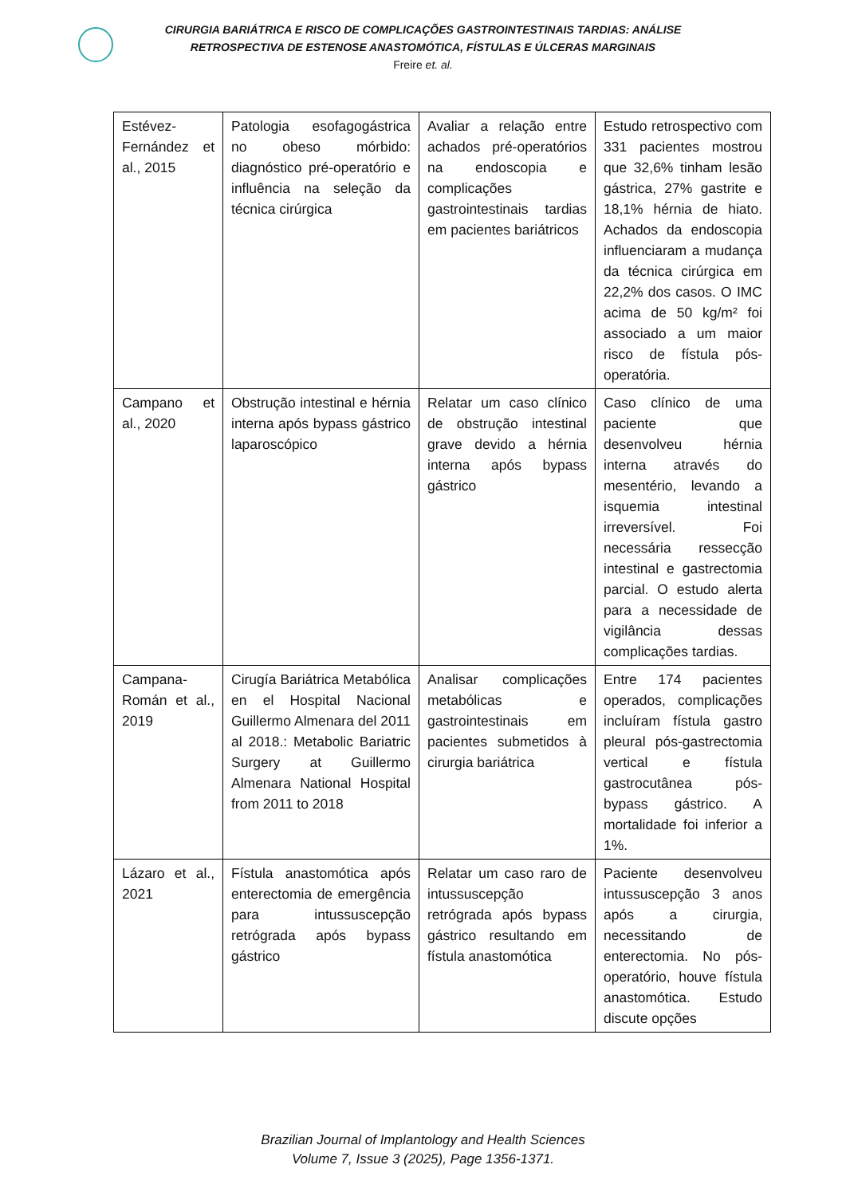CIRURGIA BARIÁTRICA E RISCO DE COMPLICAÇÕES GASTROINTESTINAIS TARDIAS: ANÁLISE
RETROSPECTIVA DE ESTENOSE ANASTOMÓTICA, FÍSTULAS E ÚLCERAS MARGINAIS
Freire et. al.
| Estévez-Fernández et al., 2015 | Patologia esofagogástrica no obeso mórbido: diagnóstico pré-operatório e influência na seleção da técnica cirúrgica | Avaliar a relação entre achados pré-operatórios na endoscopia e complicações gastrointestinais tardias em pacientes bariátricos | Estudo retrospectivo com 331 pacientes mostrou que 32,6% tinham lesão gástrica, 27% gastrite e 18,1% hérnia de hiato. Achados da endoscopia influenciaram a mudança da técnica cirúrgica em 22,2% dos casos. O IMC acima de 50 kg/m² foi associado a um maior risco de fístula pós-operatória. |
| Campano et al., 2020 | Obstrução intestinal e hérnia interna após bypass gástrico laparoscópico | Relatar um caso clínico de obstrução intestinal grave devido a hérnia interna após bypass gástrico | Caso clínico de uma paciente que desenvolveu hérnia interna através do mesentério, levando a isquemia intestinal irreversível. Foi necessária ressecção intestinal e gastrectomia parcial. O estudo alerta para a necessidade de vigilância dessas complicações tardias. |
| Campana-Román et al., 2019 | Cirugía Bariátrica Metabólica en el Hospital Nacional Guillermo Almenara del 2011 al 2018.: Metabolic Bariatric Surgery at Guillermo Almenara National Hospital from 2011 to 2018 | Analisar complicações metabólicas e gastrointestinais em pacientes submetidos à cirurgia bariátrica | Entre 174 pacientes operados, complicações incluíram fístula gastro pleural pós-gastrectomia vertical e fístula gastrocutânea pós-bypass gástrico. A mortalidade foi inferior a 1%. |
| Lázaro et al., 2021 | Fístula anastomótica após enterectomia de emergência para intussuscepção retrógrada após bypass gástrico | Relatar um caso raro de intussuscepção retrógrada após bypass gástrico resultando em fístula anastomótica | Paciente desenvolveu intussuscepção 3 anos após a cirurgia, necessitando de enterectomia. No pós-operatório, houve fístula anastomótica. Estudo discute opções |
Brazilian Journal of Implantology and Health Sciences
Volume 7, Issue 3 (2025), Page 1356-1371.